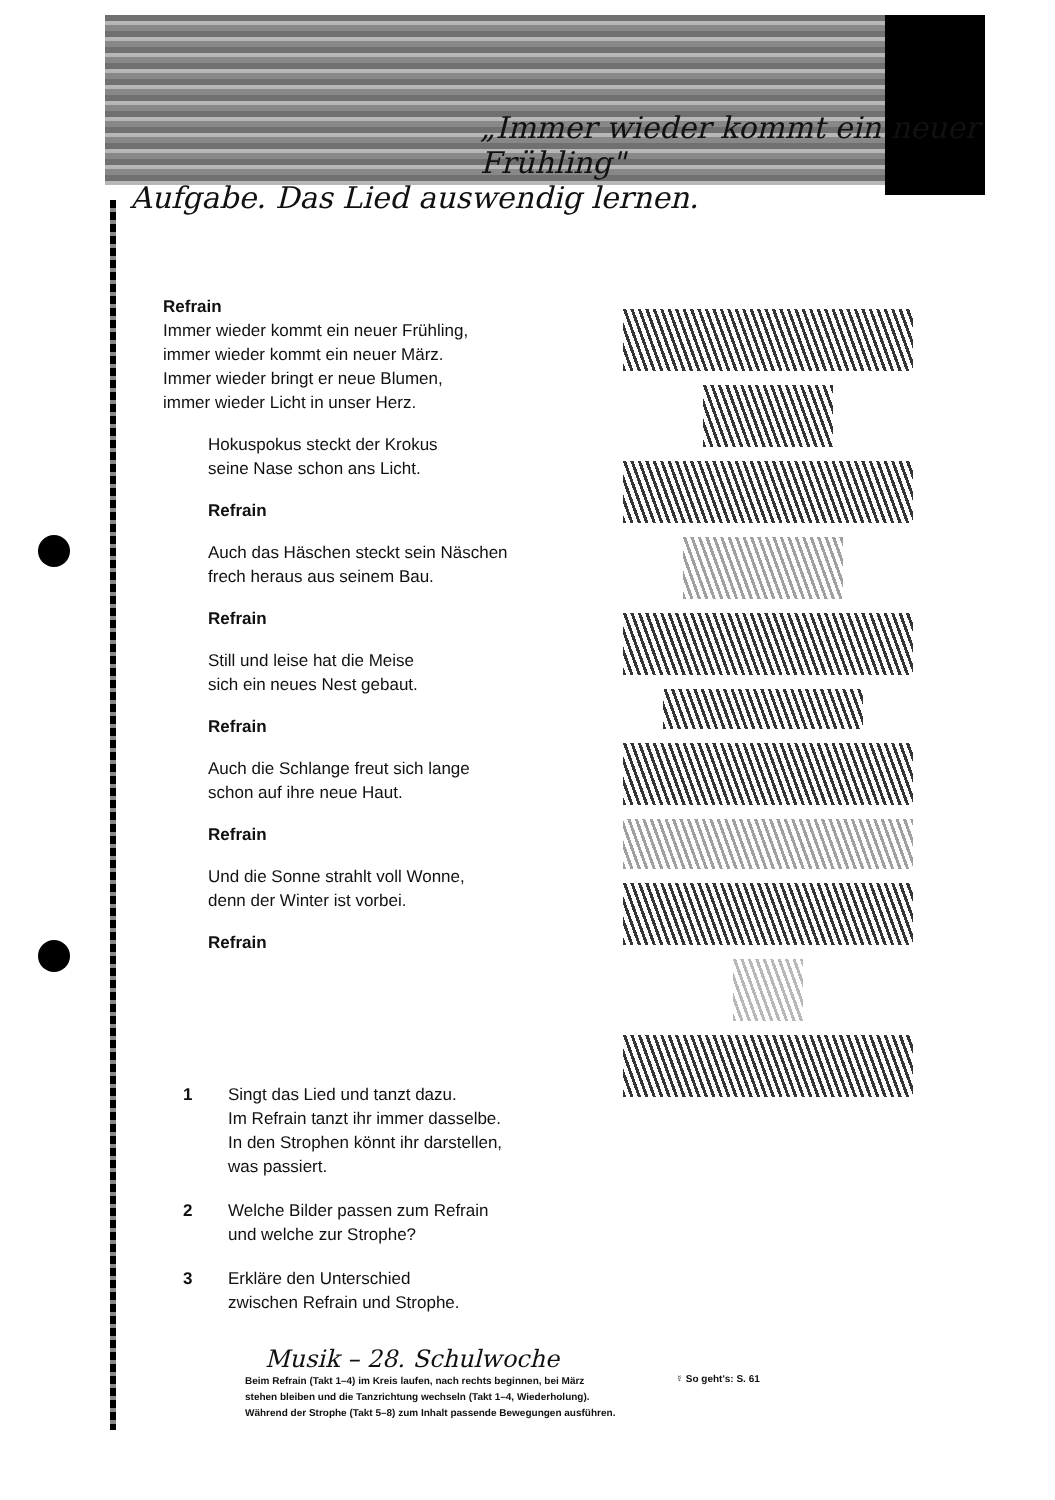„Immer wieder kommt ein neuer Frühling"
Aufgabe. Das Lied auswendig lernen.
Refrain
Immer wieder kommt ein neuer Frühling,
immer wieder kommt ein neuer März.
Immer wieder bringt er neue Blumen,
immer wieder Licht in unser Herz.
Hokuspokus steckt der Krokus
seine Nase schon ans Licht.
Refrain
Auch das Häschen steckt sein Näschen
frech heraus aus seinem Bau.
Refrain
Still und leise hat die Meise
sich ein neues Nest gebaut.
Refrain
Auch die Schlange freut sich lange
schon auf ihre neue Haut.
Refrain
Und die Sonne strahlt voll Wonne,
denn der Winter ist vorbei.
Refrain
1 Singt das Lied und tanzt dazu.
Im Refrain tanzt ihr immer dasselbe.
In den Strophen könnt ihr darstellen,
was passiert.
2 Welche Bilder passen zum Refrain
und welche zur Strophe?
3 Erkläre den Unterschied
zwischen Refrain und Strophe.
Musik – 28. Schulwoche
Beim Refrain (Takt 1–4) im Kreis laufen, nach rechts beginnen, bei März
stehen bleiben und die Tanzrichtung wechseln (Takt 1–4, Wiederholung).
Während der Strophe (Takt 5–8) zum Inhalt passende Bewegungen ausführen.
☿ So geht's: S. 61